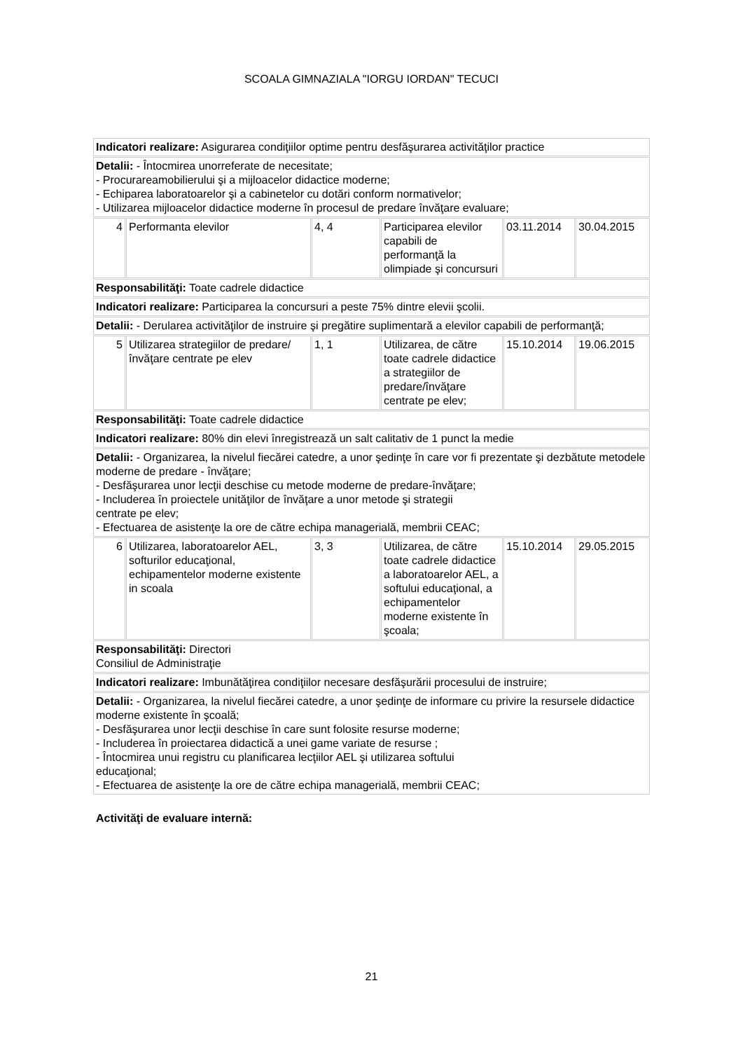SCOALA GIMNAZIALA "IORGU IORDAN" TECUCI
| Indicatori realizare: Asigurarea condiţiilor optime pentru desfăşurarea activităţilor practice | | | | | |
| Detalii: - Întocmirea unorreferate de necesitate; - Procurareamobilierului şi a mijloacelor didactice moderne; - Echiparea laboratoarelor şi a cabinetelor cu dotări conform normativelor; - Utilizarea mijloacelor didactice moderne în procesul de predare învăţare evaluare; | | | | | |
| 4 | Performanta elevilor | 4, 4 | Participarea elevilor capabili de performanţă la olimpiade şi concursuri | 03.11.2014 | 30.04.2015 |
| Responsabilităţi: Toate cadrele didactice | | | | | |
| Indicatori realizare: Participarea la concursuri a peste 75% dintre elevii şcolii. | | | | | |
| Detalii: - Derularea activităţilor de instruire şi pregătire suplimentară a elevilor capabili de performanţă; | | | | | |
| 5 | Utilizarea strategiilor de predare/învăţare centrate pe elev | 1, 1 | Utilizarea, de către toate cadrele didactice a strategiilor de predare/învăţare centrate pe elev; | 15.10.2014 | 19.06.2015 |
| Responsabilităţi: Toate cadrele didactice | | | | | |
| Indicatori realizare: 80% din elevi înregistrează un salt calitativ de 1 punct la medie | | | | | |
| Detalii: - Organizarea, la nivelul fiecărei catedre, a unor şedinţe în care vor fi prezentate şi dezbătute metodele moderne de predare - învăţare; - Desfăşurarea unor lecţii deschise cu metode moderne de predare-învăţare; - Includerea în proiectele unităţilor de învăţare a unor metode şi strategii centrate pe elev; - Efectuarea de asistenţe la ore de către echipa managerială, membrii CEAC; | | | | | |
| 6 | Utilizarea, laboratoarelor AEL, softurilor educaţional, echipamentelor moderne existente in scoala | 3, 3 | Utilizarea, de către toate cadrele didactice a laboratoarelor AEL, a softului educaţional, a echipamentelor moderne existente în şcoala; | 15.10.2014 | 29.05.2015 |
| Responsabilităţi: Directori Consiliul de Administraţie | | | | | |
| Indicatori realizare: Imbunătăţirea condiţiilor necesare desfăşurării procesului de instruire; | | | | | |
| Detalii: - Organizarea, la nivelul fiecărei catedre, a unor şedinţe de informare cu privire la resursele didactice moderne existente în şcoală; - Desfăşurarea unor lecţii deschise în care sunt folosite resurse moderne; - Includerea în proiectarea didactică a unei game variate de resurse ; - Întocmirea unui registru cu planificarea lecţiilor AEL şi utilizarea softului educaţional; - Efectuarea de asistenţe la ore de către echipa managerială, membrii CEAC; | | | | | |
Activităţi de evaluare internă:
21